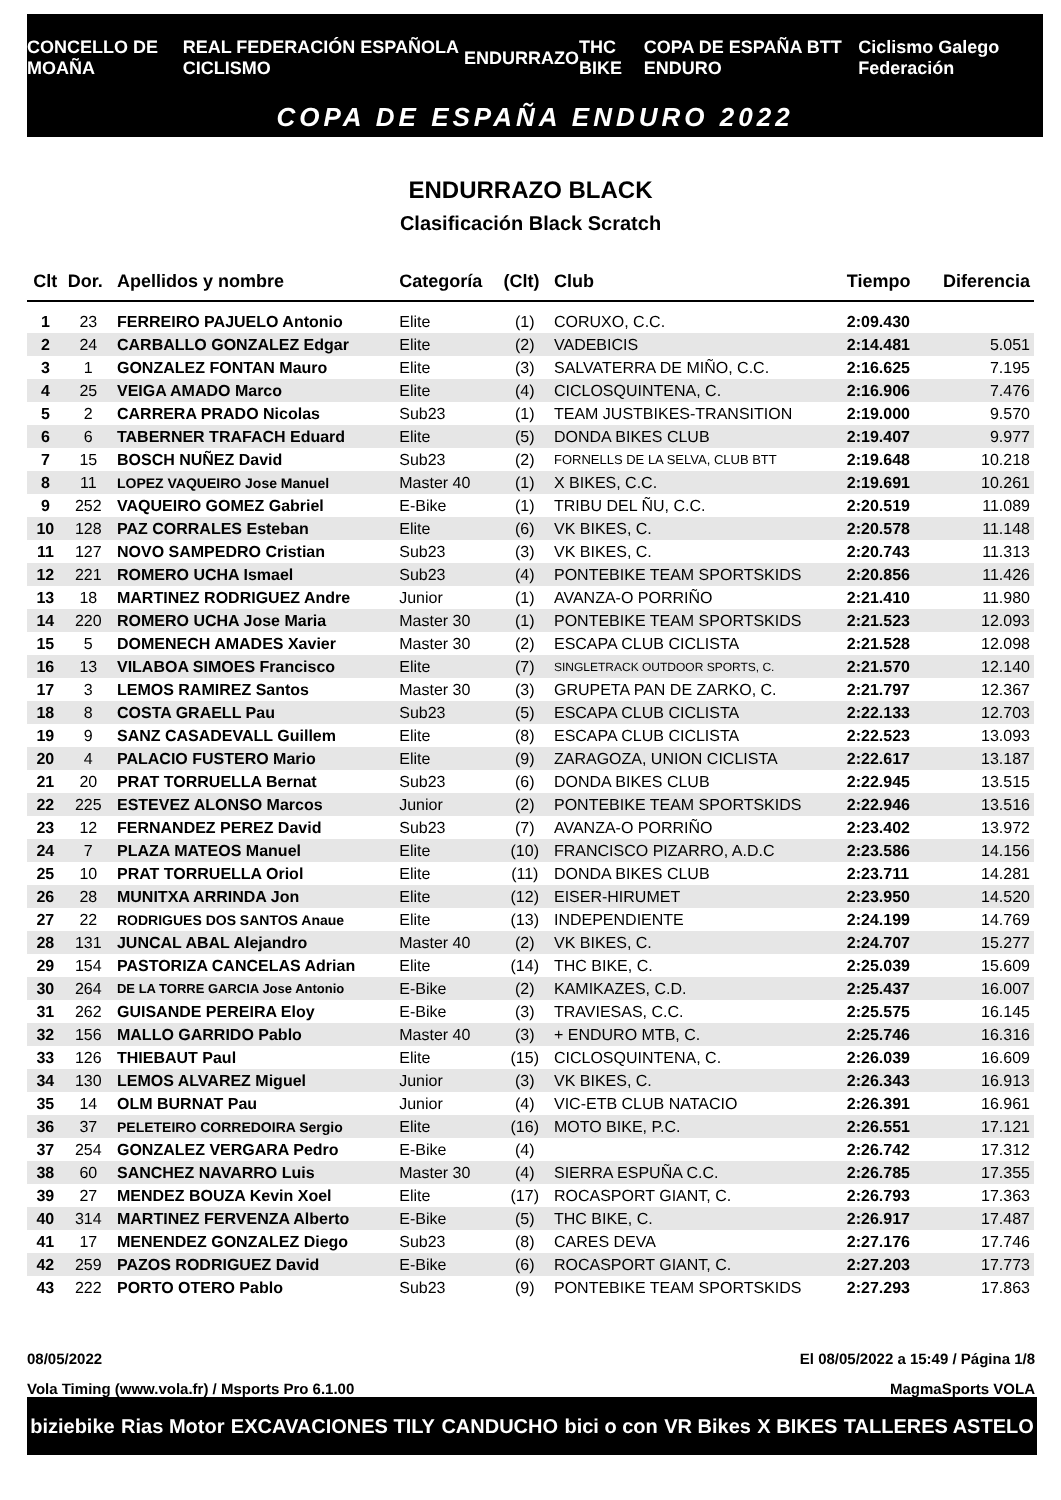CONCELLO DE MOAÑA REAL FEDERACIÓN ESPAÑOLA CICLISMO ENDURRAZO THC BIKE COPA DE ESPAÑA BTT ENDURO Ciclismo Galego Federación
COPA DE ESPAÑA ENDURO 2022
ENDURRAZO BLACK
Clasificación Black Scratch
| Clt | Dor. | Apellidos y nombre | Categoría | (Clt) | Club | Tiempo | Diferencia |
| --- | --- | --- | --- | --- | --- | --- | --- |
| 1 | 23 | FERREIRO PAJUELO Antonio | Elite | (1) | CORUXO, C.C. | 2:09.430 | |
| 2 | 24 | CARBALLO GONZALEZ Edgar | Elite | (2) | VADEBICIS | 2:14.481 | 5.051 |
| 3 | 1 | GONZALEZ FONTAN Mauro | Elite | (3) | SALVATERRA DE MIÑO, C.C. | 2:16.625 | 7.195 |
| 4 | 25 | VEIGA AMADO Marco | Elite | (4) | CICLOSQUINTENA, C. | 2:16.906 | 7.476 |
| 5 | 2 | CARRERA PRADO Nicolas | Sub23 | (1) | TEAM JUSTBIKES-TRANSITION | 2:19.000 | 9.570 |
| 6 | 6 | TABERNER TRAFACH Eduard | Elite | (5) | DONDA BIKES CLUB | 2:19.407 | 9.977 |
| 7 | 15 | BOSCH NUÑEZ David | Sub23 | (2) | FORNELLS DE LA SELVA, CLUB BTT | 2:19.648 | 10.218 |
| 8 | 11 | LOPEZ VAQUEIRO Jose Manuel | Master 40 | (1) | X BIKES, C.C. | 2:19.691 | 10.261 |
| 9 | 252 | VAQUEIRO GOMEZ Gabriel | E-Bike | (1) | TRIBU DEL ÑU, C.C. | 2:20.519 | 11.089 |
| 10 | 128 | PAZ CORRALES Esteban | Elite | (6) | VK BIKES, C. | 2:20.578 | 11.148 |
| 11 | 127 | NOVO SAMPEDRO Cristian | Sub23 | (3) | VK BIKES, C. | 2:20.743 | 11.313 |
| 12 | 221 | ROMERO UCHA Ismael | Sub23 | (4) | PONTEBIKE TEAM SPORTSKIDS | 2:20.856 | 11.426 |
| 13 | 18 | MARTINEZ RODRIGUEZ Andre | Junior | (1) | AVANZA-O PORRIÑO | 2:21.410 | 11.980 |
| 14 | 220 | ROMERO UCHA Jose Maria | Master 30 | (1) | PONTEBIKE TEAM SPORTSKIDS | 2:21.523 | 12.093 |
| 15 | 5 | DOMENECH AMADES Xavier | Master 30 | (2) | ESCAPA CLUB CICLISTA | 2:21.528 | 12.098 |
| 16 | 13 | VILABOA SIMOES Francisco | Elite | (7) | SINGLETRACK OUTDOOR SPORTS, C. | 2:21.570 | 12.140 |
| 17 | 3 | LEMOS RAMIREZ Santos | Master 30 | (3) | GRUPETA PAN DE ZARKO, C. | 2:21.797 | 12.367 |
| 18 | 8 | COSTA GRAELL Pau | Sub23 | (5) | ESCAPA CLUB CICLISTA | 2:22.133 | 12.703 |
| 19 | 9 | SANZ CASADEVALL Guillem | Elite | (8) | ESCAPA CLUB CICLISTA | 2:22.523 | 13.093 |
| 20 | 4 | PALACIO FUSTERO Mario | Elite | (9) | ZARAGOZA, UNION CICLISTA | 2:22.617 | 13.187 |
| 21 | 20 | PRAT TORRUELLA Bernat | Sub23 | (6) | DONDA BIKES CLUB | 2:22.945 | 13.515 |
| 22 | 225 | ESTEVEZ ALONSO Marcos | Junior | (2) | PONTEBIKE TEAM SPORTSKIDS | 2:22.946 | 13.516 |
| 23 | 12 | FERNANDEZ PEREZ David | Sub23 | (7) | AVANZA-O PORRIÑO | 2:23.402 | 13.972 |
| 24 | 7 | PLAZA MATEOS Manuel | Elite | (10) | FRANCISCO PIZARRO, A.D.C | 2:23.586 | 14.156 |
| 25 | 10 | PRAT TORRUELLA Oriol | Elite | (11) | DONDA BIKES CLUB | 2:23.711 | 14.281 |
| 26 | 28 | MUNITXA ARRINDA Jon | Elite | (12) | EISER-HIRUMET | 2:23.950 | 14.520 |
| 27 | 22 | RODRIGUES DOS SANTOS Anaue | Elite | (13) | INDEPENDIENTE | 2:24.199 | 14.769 |
| 28 | 131 | JUNCAL ABAL Alejandro | Master 40 | (2) | VK BIKES, C. | 2:24.707 | 15.277 |
| 29 | 154 | PASTORIZA CANCELAS Adrian | Elite | (14) | THC BIKE, C. | 2:25.039 | 15.609 |
| 30 | 264 | DE LA TORRE GARCIA Jose Antonio | E-Bike | (2) | KAMIKAZES, C.D. | 2:25.437 | 16.007 |
| 31 | 262 | GUISANDE PEREIRA Eloy | E-Bike | (3) | TRAVIESAS, C.C. | 2:25.575 | 16.145 |
| 32 | 156 | MALLO GARRIDO Pablo | Master 40 | (3) | + ENDURO MTB, C. | 2:25.746 | 16.316 |
| 33 | 126 | THIEBAUT Paul | Elite | (15) | CICLOSQUINTENA, C. | 2:26.039 | 16.609 |
| 34 | 130 | LEMOS ALVAREZ Miguel | Junior | (3) | VK BIKES, C. | 2:26.343 | 16.913 |
| 35 | 14 | OLM BURNAT Pau | Junior | (4) | VIC-ETB CLUB NATACIO | 2:26.391 | 16.961 |
| 36 | 37 | PELETEIRO CORREDOIRA Sergio | Elite | (16) | MOTO BIKE, P.C. | 2:26.551 | 17.121 |
| 37 | 254 | GONZALEZ VERGARA Pedro | E-Bike | (4) | | 2:26.742 | 17.312 |
| 38 | 60 | SANCHEZ NAVARRO Luis | Master 30 | (4) | SIERRA ESPUÑA C.C. | 2:26.785 | 17.355 |
| 39 | 27 | MENDEZ BOUZA Kevin Xoel | Elite | (17) | ROCASPORT GIANT, C. | 2:26.793 | 17.363 |
| 40 | 314 | MARTINEZ FERVENZA Alberto | E-Bike | (5) | THC BIKE, C. | 2:26.917 | 17.487 |
| 41 | 17 | MENENDEZ GONZALEZ Diego | Sub23 | (8) | CARES DEVA | 2:27.176 | 17.746 |
| 42 | 259 | PAZOS RODRIGUEZ David | E-Bike | (6) | ROCASPORT GIANT, C. | 2:27.203 | 17.773 |
| 43 | 222 | PORTO OTERO Pablo | Sub23 | (9) | PONTEBIKE TEAM SPORTSKIDS | 2:27.293 | 17.863 |
08/05/2022
El 08/05/2022 a 15:49 / Página 1/8
Vola Timing (www.vola.fr) / Msports Pro 6.1.00
MagmaSports VOLA
biziebike Rias Motor EXCAVACIONES TILY CANDUCHO bici o con VR Bikes X BIKES TALLERES ASTELO